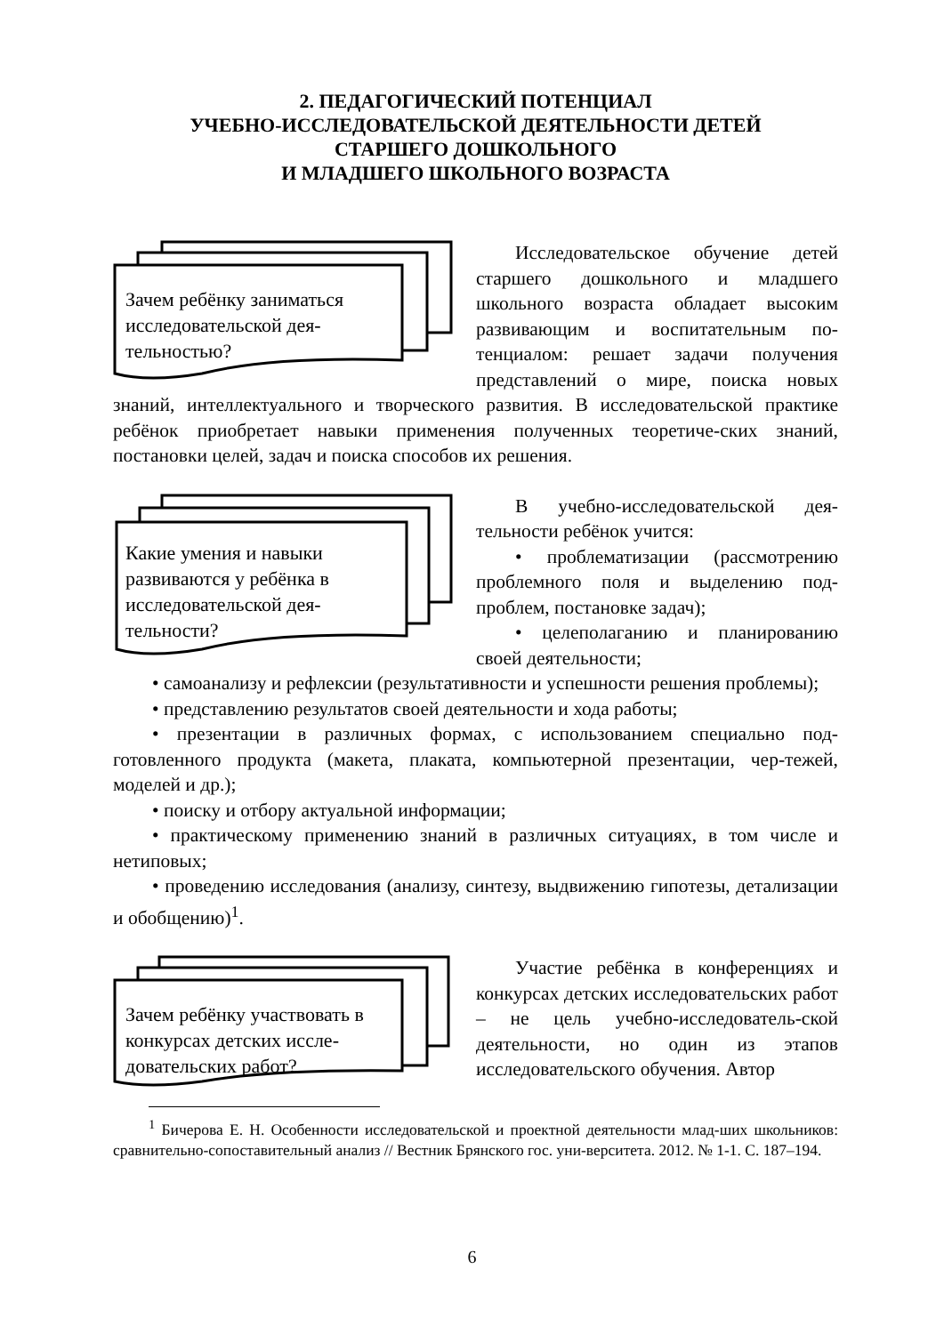2. ПЕДАГОГИЧЕСКИЙ ПОТЕНЦИАЛ
УЧЕБНО-ИССЛЕДОВАТЕЛЬСКОЙ ДЕЯТЕЛЬНОСТИ ДЕТЕЙ
СТАРШЕГО ДОШКОЛЬНОГО
И МЛАДШЕГО ШКОЛЬНОГО ВОЗРАСТА
Зачем ребёнку заниматься исследовательской дея-тельностью?
Исследовательское обучение детей старшего дошкольного и младшего школьного возраста обладает высоким развивающим и воспитательным по-тенциалом: решает задачи получения представлений о мире, поиска новых знаний, интеллектуального и творческого развития. В исследовательской практике ребёнок приобретает навыки применения полученных теоретиче-ских знаний, постановки целей, задач и поиска способов их решения.
Какие умения и навыки развиваются у ребёнка в исследовательской дея-тельности?
В учебно-исследовательской дея-тельности ребёнок учится:
• проблематизации (рассмотрению проблемного поля и выделению под-проблем, постановке задач);
• целеполаганию и планированию своей деятельности;
• самоанализу и рефлексии (результативности и успешности решения проблемы);
• представлению результатов своей деятельности и хода работы;
• презентации в различных формах, с использованием специально под-готовленного продукта (макета, плаката, компьютерной презентации, чер-тежей, моделей и др.);
• поиску и отбору актуальной информации;
• практическому применению знаний в различных ситуациях, в том числе и нетиповых;
• проведению исследования (анализу, синтезу, выдвижению гипотезы, детализации и обобщению)<sup>1</sup>.
Зачем ребёнку участвовать в конкурсах детских иссле-довательских работ?
Участие ребёнка в конференциях и конкурсах детских исследовательских работ – не цель учебно-исследователь-ской деятельности, но один из этапов исследовательского обучения. Автор
<sup>1</sup> Бичерова Е. Н. Особенности исследовательской и проектной деятельности млад-ших школьников: сравнительно-сопоставительный анализ // Вестник Брянского гос. уни-верситета. 2012. № 1-1. С. 187–194.
6